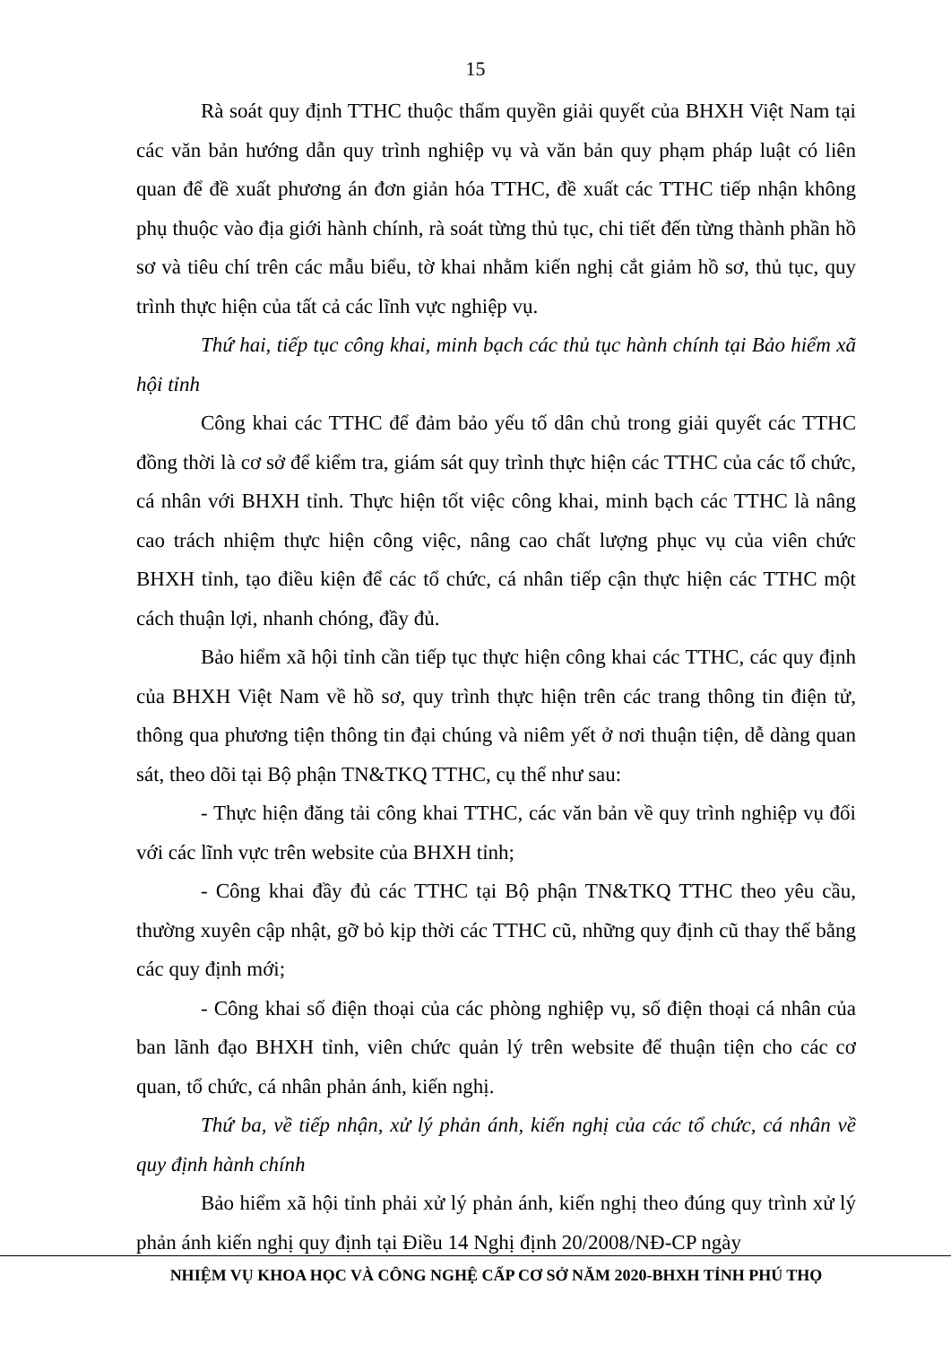15
Rà soát quy định TTHC thuộc thẩm quyền giải quyết của BHXH Việt Nam tại các văn bản hướng dẫn quy trình nghiệp vụ và văn bản quy phạm pháp luật có liên quan để đề xuất phương án đơn giản hóa TTHC, đề xuất các TTHC tiếp nhận không phụ thuộc vào địa giới hành chính, rà soát từng thủ tục, chi tiết đến từng thành phần hồ sơ và tiêu chí trên các mẫu biểu, tờ khai nhằm kiến nghị cắt giảm hồ sơ, thủ tục, quy trình thực hiện của tất cả các lĩnh vực nghiệp vụ.
Thứ hai, tiếp tục công khai, minh bạch các thủ tục hành chính tại Bảo hiểm xã hội tỉnh
Công khai các TTHC để đảm bảo yếu tố dân chủ trong giải quyết các TTHC đồng thời là cơ sở để kiểm tra, giám sát quy trình thực hiện các TTHC của các tổ chức, cá nhân với BHXH tỉnh. Thực hiện tốt việc công khai, minh bạch các TTHC là nâng cao trách nhiệm thực hiện công việc, nâng cao chất lượng phục vụ của viên chức BHXH tỉnh, tạo điều kiện để các tổ chức, cá nhân tiếp cận thực hiện các TTHC một cách thuận lợi, nhanh chóng, đầy đủ.
Bảo hiểm xã hội tỉnh cần tiếp tục thực hiện công khai các TTHC, các quy định của BHXH Việt Nam về hồ sơ, quy trình thực hiện trên các trang thông tin điện tử, thông qua phương tiện thông tin đại chúng và niêm yết ở nơi thuận tiện, dễ dàng quan sát, theo dõi tại Bộ phận TN&TKQ TTHC, cụ thể như sau:
- Thực hiện đăng tải công khai TTHC, các văn bản về quy trình nghiệp vụ đối với các lĩnh vực trên website của BHXH tỉnh;
- Công khai đầy đủ các TTHC tại Bộ phận TN&TKQ TTHC theo yêu cầu, thường xuyên cập nhật, gỡ bỏ kịp thời các TTHC cũ, những quy định cũ thay thế bằng các quy định mới;
- Công khai số điện thoại của các phòng nghiệp vụ, số điện thoại cá nhân của ban lãnh đạo BHXH tỉnh, viên chức quản lý trên website để thuận tiện cho các cơ quan, tổ chức, cá nhân phản ánh, kiến nghị.
Thứ ba, về tiếp nhận, xử lý phản ánh, kiến nghị của các tổ chức, cá nhân về quy định hành chính
Bảo hiểm xã hội tỉnh phải xử lý phản ánh, kiến nghị theo đúng quy trình xử lý phản ánh kiến nghị quy định tại Điều 14 Nghị định 20/2008/NĐ-CP ngày
NHIỆM VỤ KHOA HỌC VÀ CÔNG NGHỆ CẤP CƠ SỞ NĂM 2020-BHXH TỈNH PHÚ THỌ